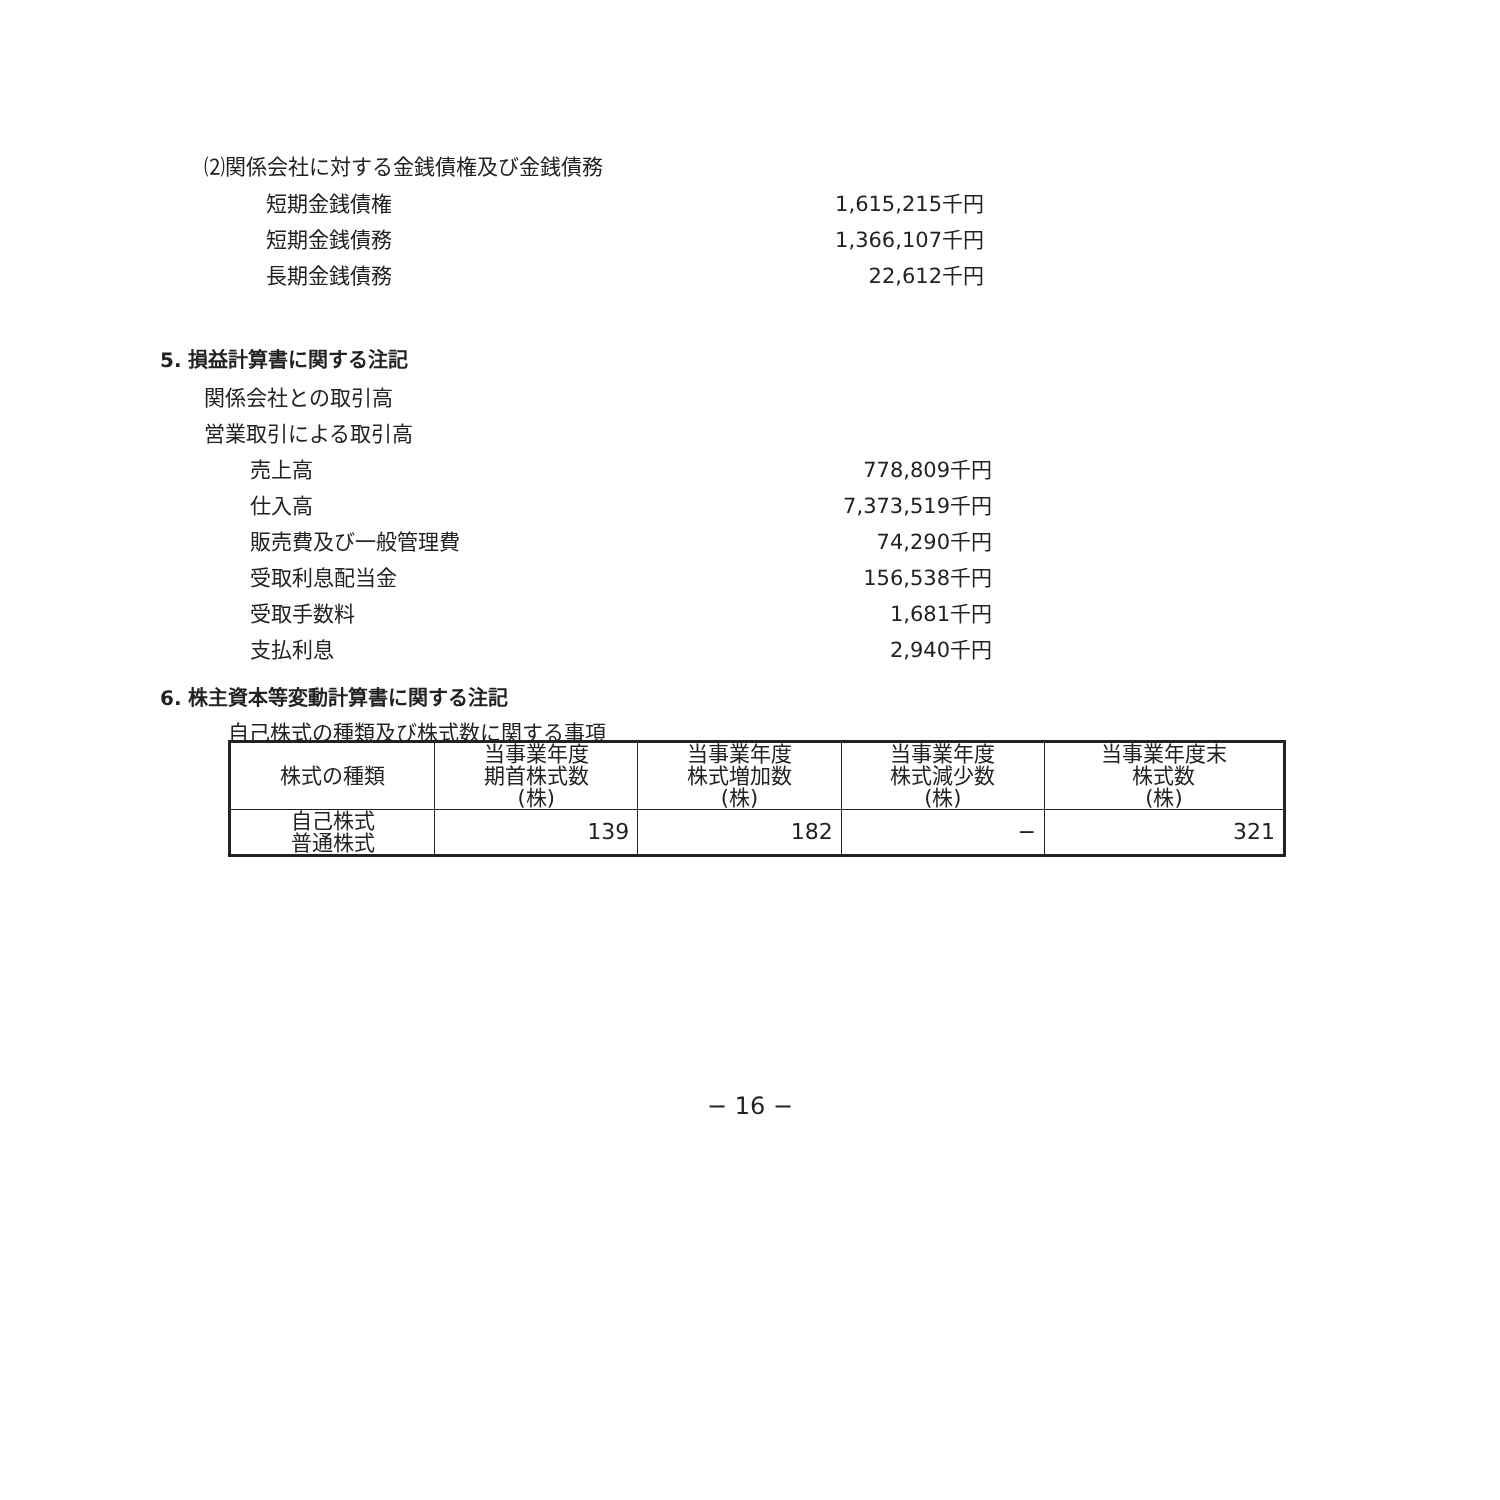⑵関係会社に対する金銭債権及び金銭債務
短期金銭債権 1,615,215千円
短期金銭債務 1,366,107千円
長期金銭債務 22,612千円
5. 損益計算書に関する注記
関係会社との取引高
営業取引による取引高
売上高 778,809千円
仕入高 7,373,519千円
販売費及び一般管理費 74,290千円
受取利息配当金 156,538千円
受取手数料 1,681千円
支払利息 2,940千円
6. 株主資本等変動計算書に関する注記
自己株式の種類及び株式数に関する事項
| 株式の種類 | 当事業年度 期首株式数 (株) | 当事業年度 株式増加数 (株) | 当事業年度 株式減少数 (株) | 当事業年度末 株式数 (株) |
| 自己株式 普通株式 | 139 | 182 | − | 321 |
− 16 −